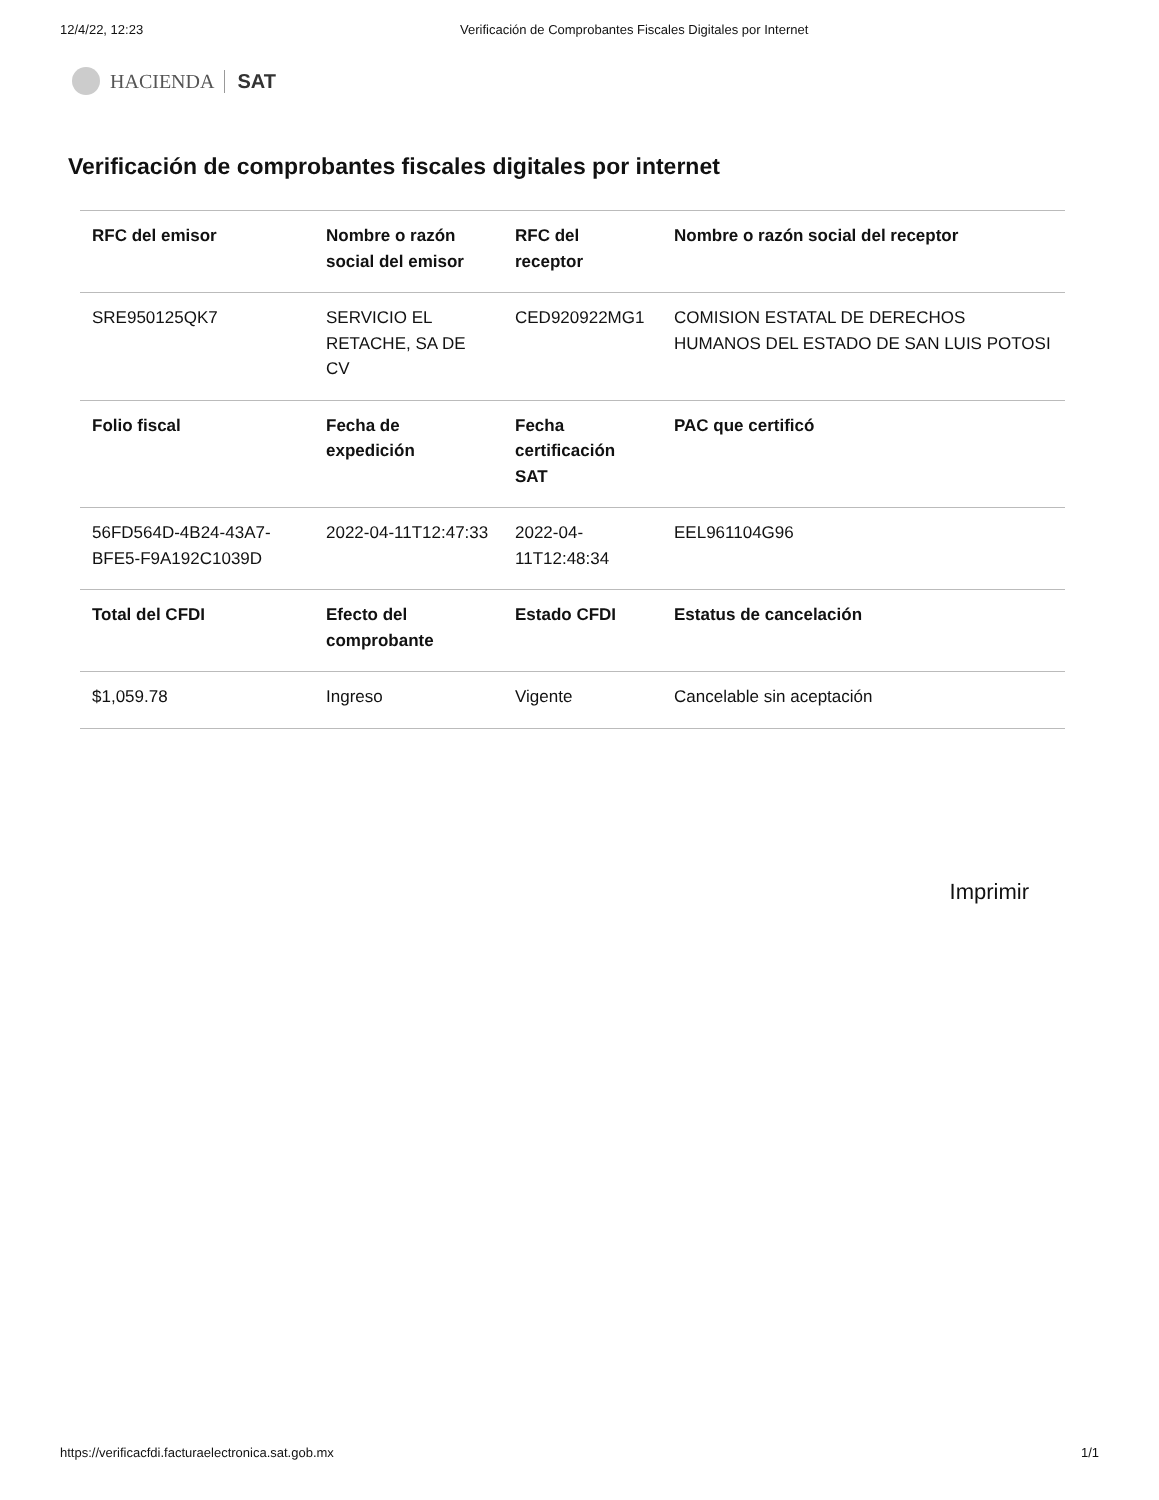12/4/22, 12:23 Verificación de Comprobantes Fiscales Digitales por Internet
HACIENDA SAT
Verificación de comprobantes fiscales digitales por internet
| RFC del emisor | Nombre o razón social del emisor | RFC del receptor | Nombre o razón social del receptor |
| --- | --- | --- | --- |
| SRE950125QK7 | SERVICIO EL RETACHE, SA DE CV | CED920922MG1 | COMISION ESTATAL DE DERECHOS HUMANOS DEL ESTADO DE SAN LUIS POTOSI |
| Folio fiscal | Fecha de expedición | Fecha certificación SAT | PAC que certificó |
| 56FD564D-4B24-43A7-BFE5-F9A192C1039D | 2022-04-11T12:47:33 | 2022-04-11T12:48:34 | EEL961104G96 |
| Total del CFDI | Efecto del comprobante | Estado CFDI | Estatus de cancelación |
| $1,059.78 | Ingreso | Vigente | Cancelable sin aceptación |
Imprimir
https://verificacfdi.facturaelectronica.sat.gob.mx 1/1